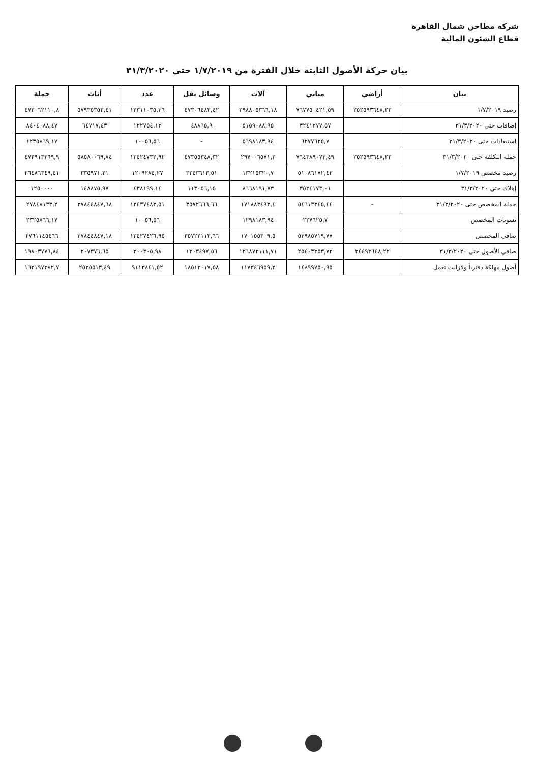شركة مطاحن شمال القاهرة
قطاع الشئون المالية
بيان حركة الأصول الثابتة خلال الفترة من ١/٧/٢٠١٩ حتى ٣١/٣/٢٠٢٠
| بيان | أراضي | مباني | آلات | وسائل نقل | عدد | أثاث | جملة |
| --- | --- | --- | --- | --- | --- | --- | --- |
| رصيد ١/٧/٢٠١٩ | ٢٥٢٥٩٣٦٤٨,٢٢ | ٧٦٧٧٥٠٤٢١,٥٩ | ٢٩٨٨٠٥٣٦٦,١٨ | ٤٧٣٠٦٤٨٢,٤٢ | ١٢٣١١٠٣٥,٣٦ | ٥٧٩٣٥٣٥٢,٤١ | ٤٧٢٠٦٢١١٠,٨ |
| إضافات حتى ٣١/٣/٢٠٢٠ | | ٣٢٤١٢٧٧,٥٧ | ٥١٥٩٠٨٨,٩٥ | ٤٨٨٦٥,٩ | ١٢٢٧٥٤,١٣ | ٦٤٧١٧,٤٣ | ٨٤٠٤٠٨٨,٤٧ |
| استبعادات حتى ٣١/٣/٢٠٢٠ | | ٦٢٧٧٦٢٥,٧ | ٥٦٩٨١٨٣,٩٤ | - | ١٠٠٥٦,٥٦ | | ١٢٣٥٨٦٩,١٧ |
| جملة التكلفة حتى ٣١/٣/٢٠٢٠ | ٢٥٢٥٩٣٦٤٨,٢٢ | ٧٦٤٣٨٩٠٧٣,٤٩ | ٢٩٧٠٠٦٥٧١,٢ | ٤٧٣٥٥٣٤٨,٣٢ | ١٢٤٢٤٧٣٢,٩٢ | ٥٨٥٨٠٠٦٩,٨٤ | ٤٧٢٩١٣٣٦٩,٩ |
| رصيد مخصص ١/٧/٢٠١٩ | | ٥١٠٨٦١٧٢,٤٢ | ١٣٢١٥٣٢٠,٧ | ٣٢٤٣٦١٣,٥١ | ١٢٠٩٢٨٤,٢٧ | ٣٣٥٩٧١,٢١ | ٢٦٤٨٦٣٤٩,٤١ |
| إهلاك حتى ٣١/٣/٢٠٢٠ | | ٣٥٢٤١٧٣,٠١ | ٨٦٦٨١٩١,٧٣ | ١١٣٠٥٦,١٥ | ٤٣٨١٩٩,١٤ | ١٤٨٨٧٥,٩٧ | ١٢٥٠٠٠٠ |
| جملة المخصص حتى ٣١/٣/٢٠٢٠ | - | ٥٤٦١٣٣٤٥,٤٤ | ١٧١٨٨٣٤٩٣,٤ | ٣٥٧٢٦٦٦,٦٦ | ١٢٤٣٧٤٨٣,٥١ | ٣٧٨٤٤٨٤٧,٦٨ | ٢٧٨٤٨١٣٣,٢ |
| تسويات المخصص | | ٢٢٧٦٢٥,٧ | ١٢٩٨١٨٣,٩٤ | | ١٠٠٥٦,٥٦ | | ٢٣٢٥٨٦٦,١٧ |
| صافي المخصص | | ٥٣٩٨٥٧١٩,٧٧ | ١٧٠١٥٥٣٠٩,٥ | ٣٥٧٢٢١١٢,٦٦ | ١٢٤٢٧٤٢٦,٩٥ | ٣٧٨٤٤٨٤٧,١٨ | ٢٧٦١١٤٥٤٦٦ |
| صافي الأصول حتى ٣١/٣/٢٠٢٠ | ٢٤٤٩٣٦٤٨,٢٢ | ٢٥٤٠٣٣٥٣,٧٢ | ١٢٦٨٧٢١١١,٧١ | ١٢٠٣٤٩٧,٥٦ | ٢٠٠٣٠٥,٩٨ | ٢٠٧٣٧٦,٦٥ | ١٩٨٠٣٧٧٦,٨٤ |
| أصول مهلكة دفترياً ولازالت تعمل | | ١٤٨٩٩٧٥٠,٩٥ | ١١٧٣٤٦٩٥٩,٢ | ١٨٥١٢٠١٧,٥٨ | ٩١١٣٨٤١,٥٢ | ٢٥٣٥٥١٣,٤٩ | ١٦٢١٩٧٣٨٢,٧ |